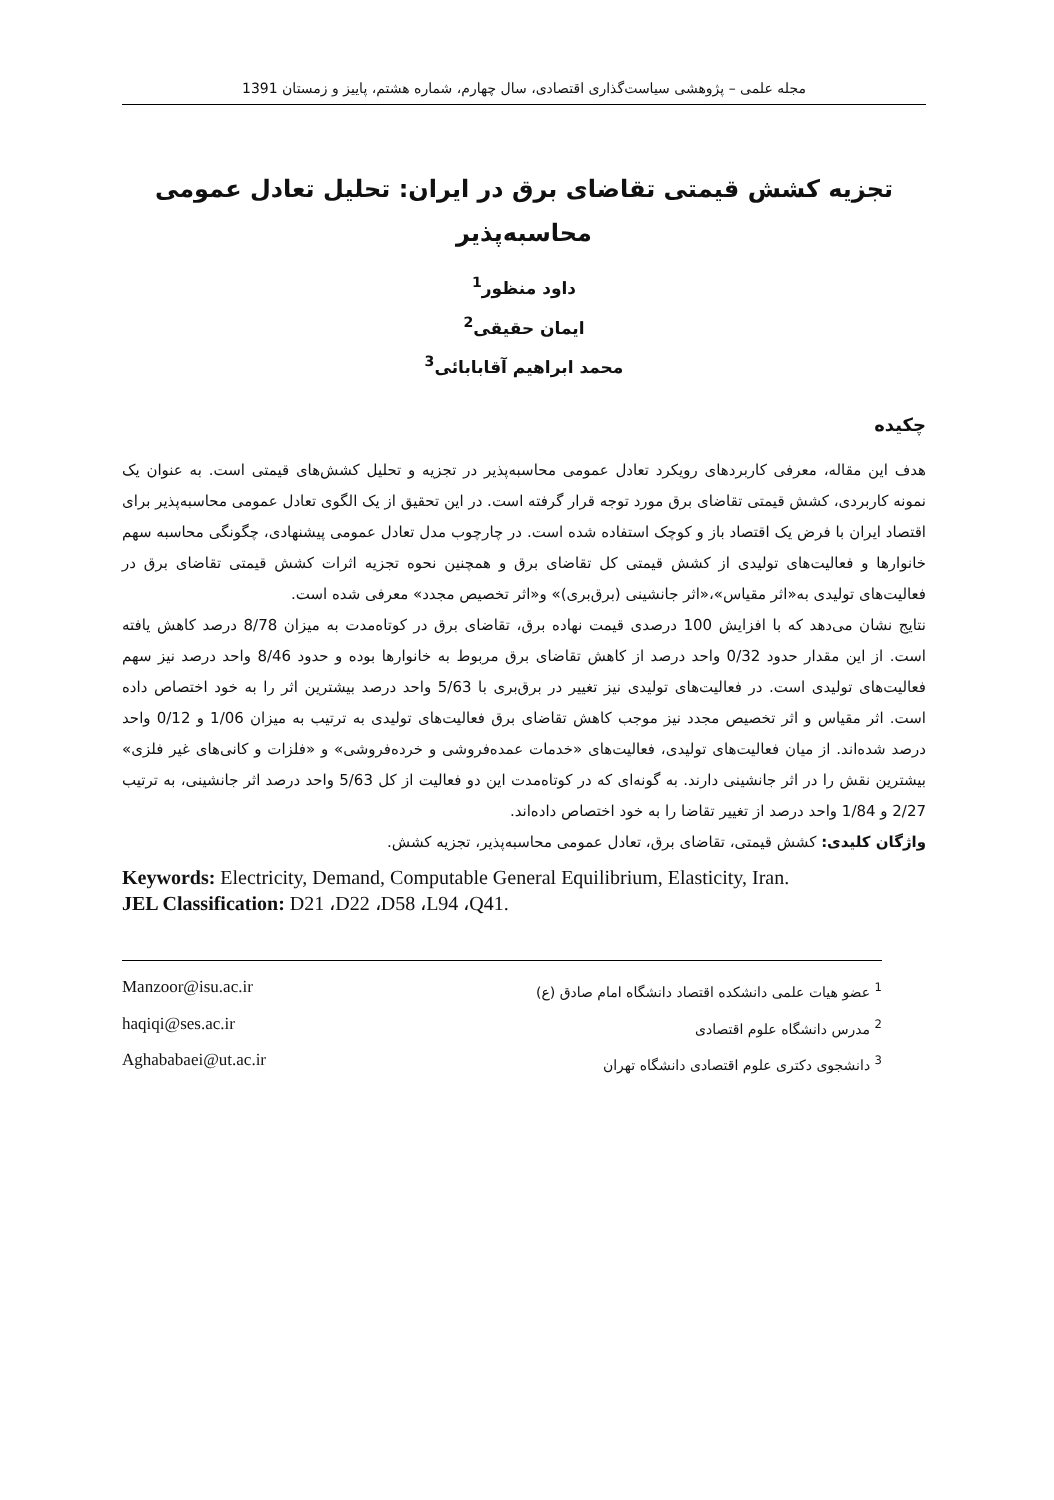مجله علمی – پژوهشی سیاست‌گذاری اقتصادی، سال چهارم، شماره هشتم، پاییز و زمستان 1391
تجزیه کشش قیمتی تقاضای برق در ایران: تحلیل تعادل عمومی
محاسبه‌پذیر
داود منظور<sup>1</sup>
ایمان حقیقی<sup>2</sup>
محمد ابراهیم آقابابائی<sup>3</sup>
چکیده
هدف این مقاله، معرفی کاربردهای رویکرد تعادل عمومی محاسبه‌پذیر در تجزیه و تحلیل کشش‌های قیمتی است. به عنوان یک نمونه کاربردی، کشش قیمتی تقاضای برق مورد توجه قرار گرفته است. در این تحقیق از یک الگوی تعادل عمومی محاسبه‌پذیر برای اقتصاد ایران با فرض یک اقتصاد باز و کوچک استفاده شده است. در چارچوب مدل تعادل عمومی پیشنهادی، چگونگی محاسبه سهم خانوارها و فعالیت‌های تولیدی از کشش قیمتی کل تقاضای برق و همچنین نحوه تجزیه اثرات کشش قیمتی تقاضای برق در فعالیت‌های تولیدی به«اثر مقیاس»،«اثر جانشینی (برق‌بری)» و«اثر تخصیص مجدد» معرفی شده است.
نتایج نشان می‌دهد که با افزایش 100 درصدی قیمت نهاده برق، تقاضای برق در کوتاه‌مدت به میزان 8/78 درصد کاهش یافته است. از این مقدار حدود 0/32 واحد درصد از کاهش تقاضای برق مربوط به خانوارها بوده و حدود 8/46 واحد درصد نیز سهم فعالیت‌های تولیدی است. در فعالیت‌های تولیدی نیز تغییر در برق‌بری با 5/63 واحد درصد بیشترین اثر را به خود اختصاص داده است. اثر مقیاس و اثر تخصیص مجدد نیز موجب کاهش تقاضای برق فعالیت‌های تولیدی به ترتیب به میزان 1/06 و 0/12 واحد درصد شده‌اند. از میان فعالیت‌های تولیدی، فعالیت‌های «خدمات عمده‌فروشی و خرده‌فروشی» و «فلزات و کانی‌های غیر فلزی» بیشترین نقش را در اثر جانشینی دارند. به گونه‌ای که در کوتاه‌مدت این دو فعالیت از کل 5/63 واحد درصد اثر جانشینی، به ترتیب 2/27 و 1/84 واحد درصد از تغییر تقاضا را به خود اختصاص داده‌اند.
واژگان کلیدی: کشش قیمتی، تقاضای برق، تعادل عمومی محاسبه‌پذیر، تجزیه کشش.
Keywords: Electricity, Demand, Computable General Equilibrium, Elasticity, Iran.
JEL Classification: D21 ،D22 ،D58 ،L94 ،Q41.
Manzoor@isu.ac.ir <sup>1</sup> عضو هیات علمی دانشکده اقتصاد دانشگاه امام صادق (ع)
haqiqi@ses.ac.ir <sup>2</sup> مدرس دانشگاه علوم اقتصادی
Aghababaei@ut.ac.ir <sup>3</sup> دانشجوی دکتری علوم اقتصادی دانشگاه تهران